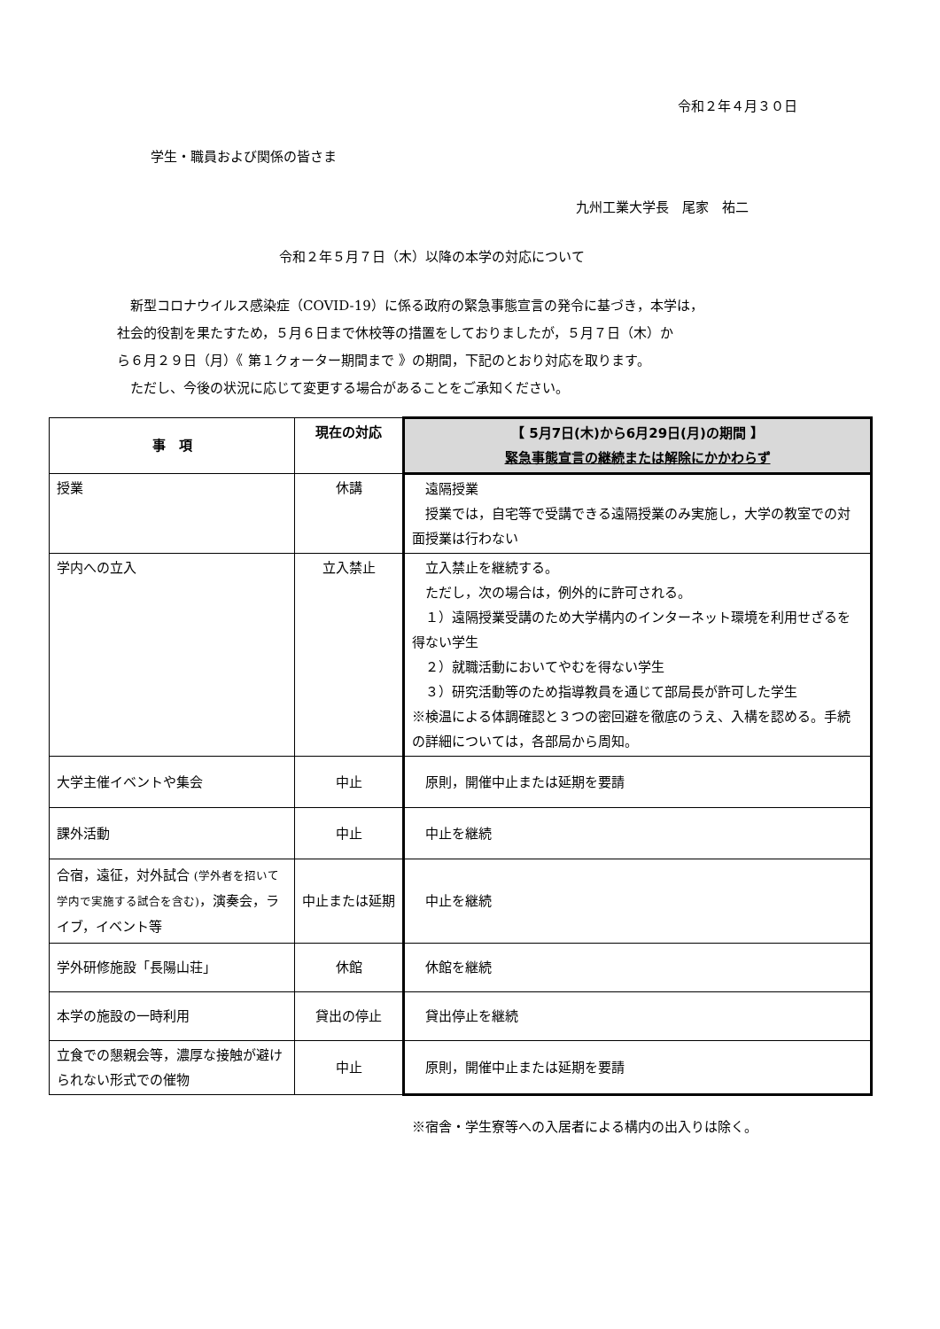令和２年４月３０日
学生・職員および関係の皆さま
九州工業大学長　尾家　祐二
令和２年５月７日（木）以降の本学の対応について
　新型コロナウイルス感染症（COVID-19）に係る政府の緊急事態宣言の発令に基づき，本学は，
社会的役割を果たすため，５月６日まで休校等の措置をしておりましたが，５月７日（木）か
ら６月２９日（月）《 第１クォーター期間まで 》の期間，下記のとおり対応を取ります。
　ただし、今後の状況に応じて変更する場合があることをご承知ください。
| 事 項 | 現在の対応 | 【 5月7日(木)から6月29日(月)の期間 】 緊急事態宣言の継続または解除にかかわらず |
| --- | --- | --- |
| 授業 | 休講 | 遠隔授業 授業では，自宅等で受講できる遠隔授業のみ実施し，大学の教室での対面授業は行わない |
| 学内への立入 | 立入禁止 | 立入禁止を継続する。 ただし，次の場合は，例外的に許可される。 １）遠隔授業受講のため大学構内のインターネット環境を利用せざるを得ない学生 ２）就職活動においてやむを得ない学生 ３）研究活動等のため指導教員を通じて部局長が許可した学生 ※検温による体調確認と３つの密回避を徹底のうえ、入構を認める。手続の詳細については，各部局から周知。 |
| 大学主催イベントや集会 | 中止 | 原則，開催中止または延期を要請 |
| 課外活動 | 中止 | 中止を継続 |
| 合宿，遠征，対外試合 (学外者を招いて学内で実施する試合を含む) ，演奏会，ライブ，イベント等 | 中止または延期 | 中止を継続 |
| 学外研修施設「長陽山荘」 | 休館 | 休館を継続 |
| 本学の施設の一時利用 | 貸出の停止 | 貸出停止を継続 |
| 立食での懇親会等，濃厚な接触が避けられない形式での催物 | 中止 | 原則，開催中止または延期を要請 |
※宿舎・学生寮等への入居者による構内の出入りは除く。